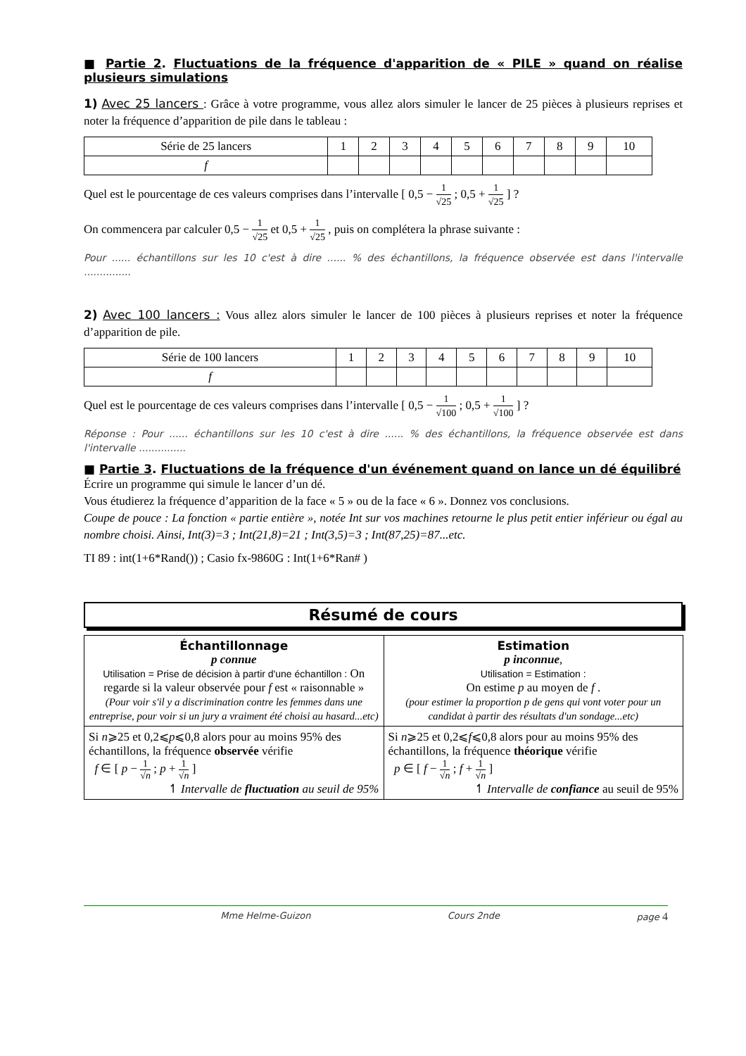■ Partie 2. Fluctuations de la fréquence d'apparition de « PILE » quand on réalise plusieurs simulations
1) Avec 25 lancers : Grâce à votre programme, vous allez alors simuler le lancer de 25 pièces à plusieurs reprises et noter la fréquence d’apparition de pile dans le tableau :
| Série de 25 lancers | 1 | 2 | 3 | 4 | 5 | 6 | 7 | 8 | 9 | 10 |
| f | | | | | | | | | | |
Quel est le pourcentage de ces valeurs comprises dans l’intervalle [ 0,5 − 1 √25 ; 0,5 + 1 √25 ] ?
On commencera par calculer 0,5 − 1 √25 et 0,5 + 1 √25 , puis on complétera la phrase suivante :
Pour ...... échantillons sur les 10 c'est à dire ...... % des échantillons, la fréquence observée est dans l'intervalle ...............
2) Avec 100 lancers : Vous allez alors simuler le lancer de 100 pièces à plusieurs reprises et noter la fréquence d’apparition de pile.
| Série de 100 lancers | 1 | 2 | 3 | 4 | 5 | 6 | 7 | 8 | 9 | 10 |
| f | | | | | | | | | | |
Quel est le pourcentage de ces valeurs comprises dans l’intervalle [ 0,5 − 1 √100 ; 0,5 + 1 √100 ] ?
Réponse : Pour ...... échantillons sur les 10 c'est à dire ...... % des échantillons, la fréquence observée est dans l'intervalle ...............
■ Partie 3. Fluctuations de la fréquence d'un événement quand on lance un dé équilibré
Écrire un programme qui simule le lancer d’un dé.
Vous étudierez la fréquence d’apparition de la face « 5 » ou de la face « 6 ». Donnez vos conclusions.
Coupe de pouce : La fonction « partie entière », notée Int sur vos machines retourne le plus petit entier inférieur ou égal au nombre choisi. Ainsi, Int(3)=3 ; Int(21,8)=21 ; Int(3,5)=3 ; Int(87,25)=87...etc.
TI 89 : int(1+6*Rand()) ; Casio fx-9860G : Int(1+6*Ran# )
Résumé de cours
| Échantillonnage p connue Utilisation = Prise de décision à partir d'une échantillon : On regarde si la valeur observée pour f est « raisonnable » (Pour voir s'il y a discrimination contre les femmes dans une entreprise, pour voir si un jury a vraiment été choisi au hasard...etc) | Estimation p inconnue , Utilisation = Estimation : On estime p au moyen de f . (pour estimer la proportion p de gens qui vont voter pour un candidat à partir des résultats d'un sondage...etc) |
| Si n ⩾25 et 0,2⩽ p ⩽0,8 alors pour au moins 95% des échantillons, la fréquence observée vérifie f ∈ [ p − 1 √ n ; p + 1 √ n ] ↿ Intervalle de fluctuation au seuil de 95% | Si n ⩾25 et 0,2⩽ f ⩽0,8 alors pour au moins 95% des échantillons, la fréquence théorique vérifie p ∈ [ f − 1 √ n ; f + 1 √ n ] ↿ Intervalle de confiance au seuil de 95% |
Mme Helme-Guizon Cours 2nde page 4